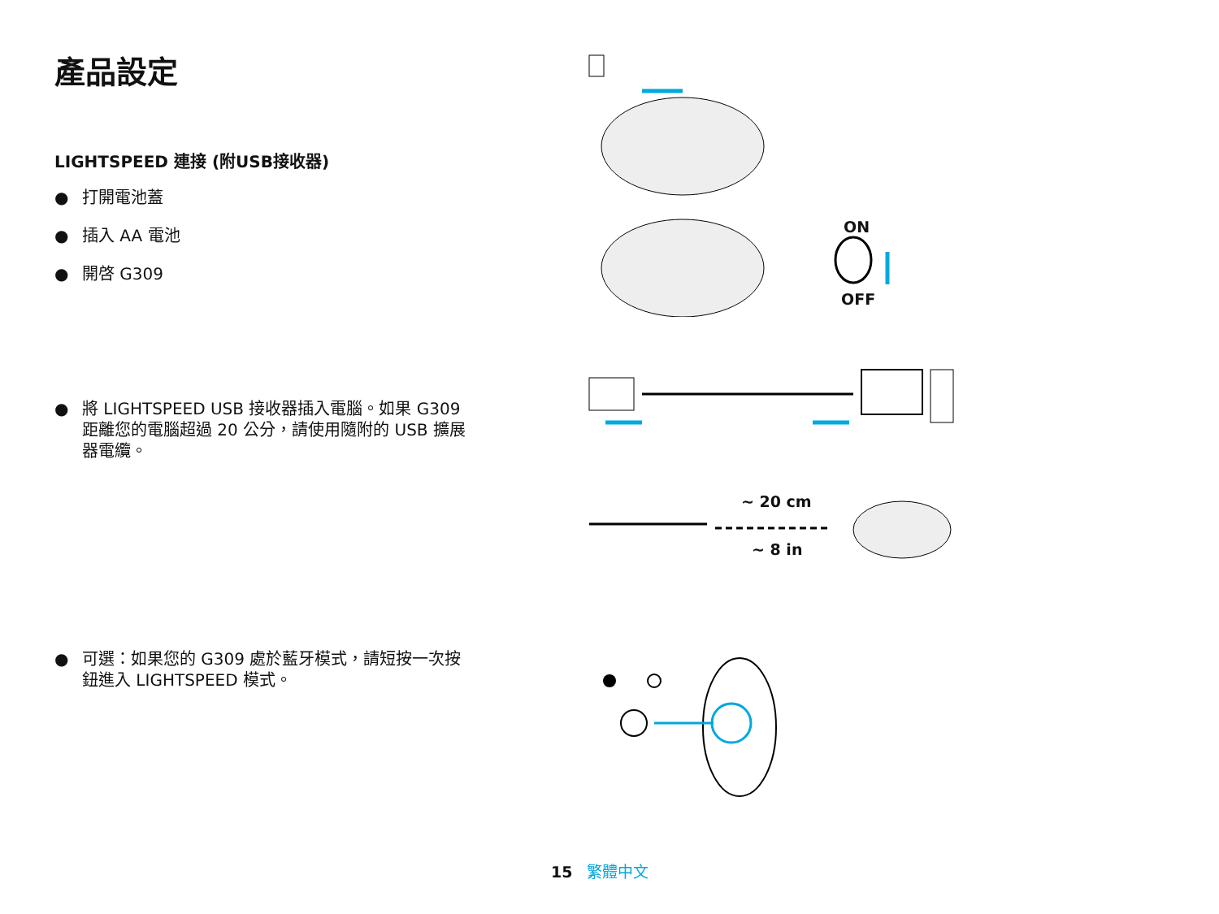產品設定
LIGHTSPEED 連接 (附USB接收器)
● 打開電池蓋
● 插入 AA 電池
● 開啓 G309
● 將 LIGHTSPEED USB 接收器插入電腦。如果 G309 距離您的電腦超過 20 公分，請使用隨附的 USB 擴展器電纜。
● 可選：如果您的 G309 處於藍牙模式，請短按一次按鈕進入 LIGHTSPEED 模式。
ON
OFF
~ 20 cm
~ 8 in
15 繁體中文